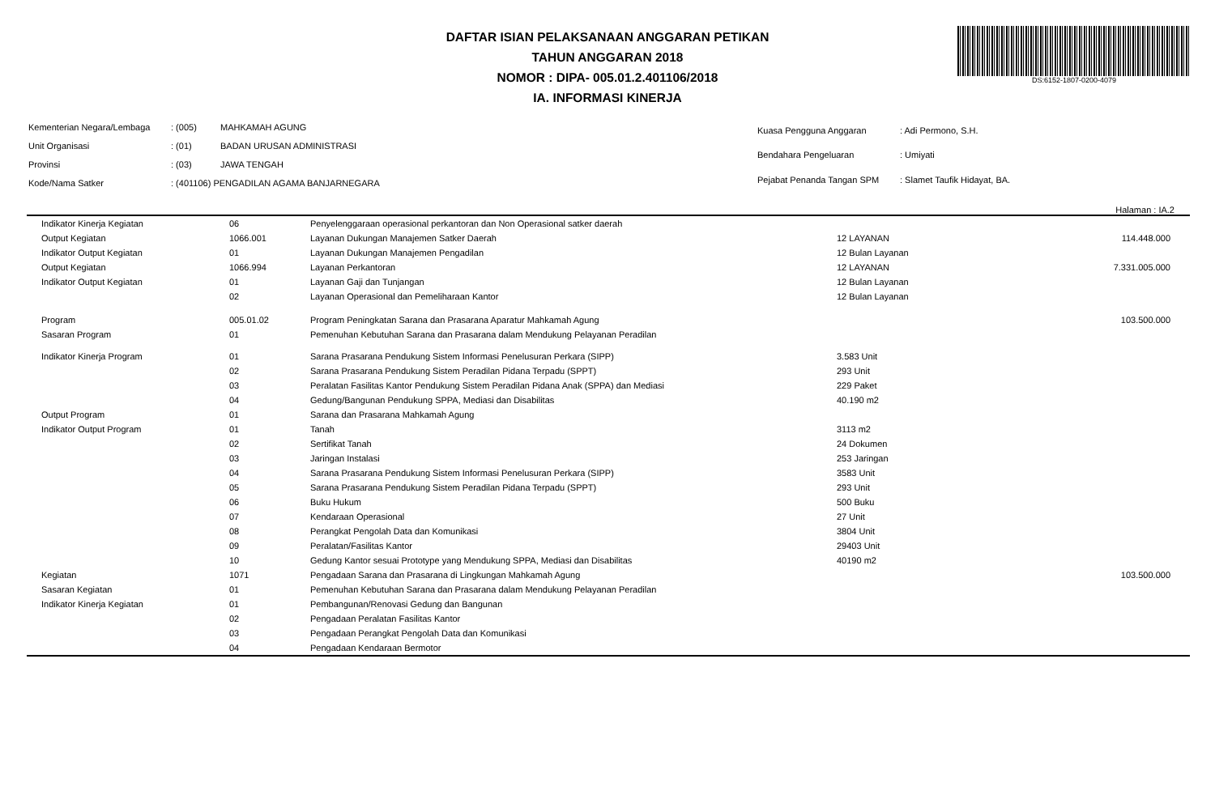DAFTAR ISIAN PELAKSANAAN ANGGARAN PETIKAN
TAHUN ANGGARAN 2018
NOMOR : DIPA- 005.01.2.401106/2018
IA. INFORMASI KINERJA
DS:6152-1807-0200-4079
| Kementerian Negara/Lembaga | : (005) | MAHKAMAH AGUNG |
| Unit Organisasi | : (01) | BADAN URUSAN ADMINISTRASI |
| Provinsi | : (03) | JAWA TENGAH |
| Kode/Nama Satker | : (401106) PENGADILAN AGAMA BANJARNEGARA | |
| Kuasa Pengguna Anggaran | : Adi Permono, S.H. |
| Bendahara Pengeluaran | : Umiyati |
| Pejabat Penanda Tangan SPM | : Slamet Taufik Hidayat, BA. |
Halaman : IA.2
| Indikator Kinerja Kegiatan | 06 | Penyelenggaraan operasional perkantoran dan Non Operasional satker daerah | | |
| Output Kegiatan | 1066.001 | Layanan Dukungan Manajemen Satker Daerah | 12 LAYANAN | 114.448.000 |
| Indikator Output Kegiatan | 01 | Layanan Dukungan Manajemen Pengadilan | 12 Bulan Layanan | |
| Output Kegiatan | 1066.994 | Layanan Perkantoran | 12 LAYANAN | 7.331.005.000 |
| Indikator Output Kegiatan | 01 | Layanan Gaji dan Tunjangan | 12 Bulan Layanan | |
| | 02 | Layanan Operasional dan Pemeliharaan Kantor | 12 Bulan Layanan | |
| Program | 005.01.02 | Program Peningkatan Sarana dan Prasarana Aparatur Mahkamah Agung | | 103.500.000 |
| Sasaran Program | 01 | Pemenuhan Kebutuhan Sarana dan Prasarana dalam Mendukung Pelayanan Peradilan | | |
| Indikator Kinerja Program | 01 | Sarana Prasarana Pendukung Sistem Informasi Penelusuran Perkara (SIPP) | 3.583 Unit | |
| | 02 | Sarana Prasarana Pendukung Sistem Peradilan Pidana Terpadu (SPPT) | 293 Unit | |
| | 03 | Peralatan Fasilitas Kantor Pendukung Sistem Peradilan Pidana Anak (SPPA) dan Mediasi | 229 Paket | |
| | 04 | Gedung/Bangunan Pendukung SPPA, Mediasi dan Disabilitas | 40.190 m2 | |
| Output Program | 01 | Sarana dan Prasarana Mahkamah Agung | | |
| Indikator Output Program | 01 | Tanah | 3113 m2 | |
| | 02 | Sertifikat Tanah | 24 Dokumen | |
| | 03 | Jaringan Instalasi | 253 Jaringan | |
| | 04 | Sarana Prasarana Pendukung Sistem Informasi Penelusuran Perkara (SIPP) | 3583 Unit | |
| | 05 | Sarana Prasarana Pendukung Sistem Peradilan Pidana Terpadu (SPPT) | 293 Unit | |
| | 06 | Buku Hukum | 500 Buku | |
| | 07 | Kendaraan Operasional | 27 Unit | |
| | 08 | Perangkat Pengolah Data dan Komunikasi | 3804 Unit | |
| | 09 | Peralatan/Fasilitas Kantor | 29403 Unit | |
| | 10 | Gedung Kantor sesuai Prototype yang Mendukung SPPA, Mediasi dan Disabilitas | 40190 m2 | |
| Kegiatan | 1071 | Pengadaan Sarana dan Prasarana di Lingkungan Mahkamah Agung | | 103.500.000 |
| Sasaran Kegiatan | 01 | Pemenuhan Kebutuhan Sarana dan Prasarana dalam Mendukung Pelayanan Peradilan | | |
| Indikator Kinerja Kegiatan | 01 | Pembangunan/Renovasi Gedung dan Bangunan | | |
| | 02 | Pengadaan Peralatan Fasilitas Kantor | | |
| | 03 | Pengadaan Perangkat Pengolah Data dan Komunikasi | | |
| | 04 | Pengadaan Kendaraan Bermotor | | |